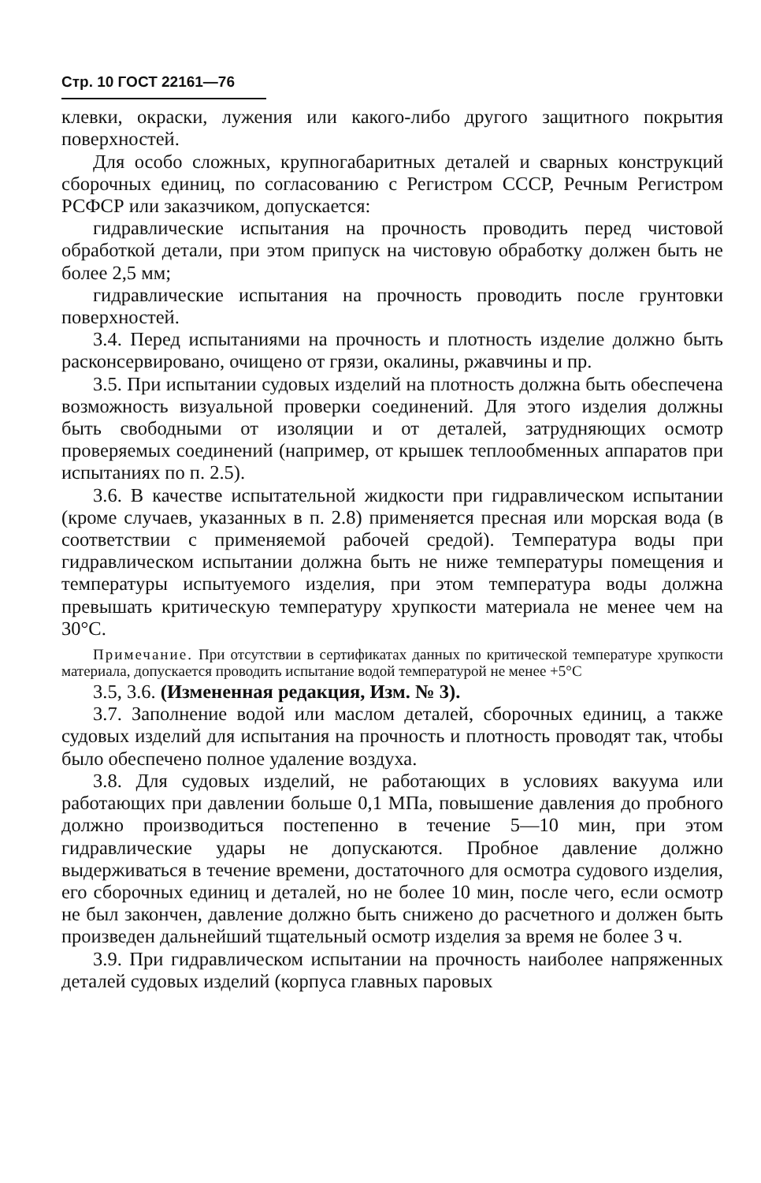Стр. 10 ГОСТ 22161—76
клевки, окраски, лужения или какого-либо другого защитного покрытия поверхностей.
Для особо сложных, крупногабаритных деталей и сварных конструкций сборочных единиц, по согласованию с Регистром СССР, Речным Регистром РСФСР или заказчиком, допускается:
гидравлические испытания на прочность проводить перед чистовой обработкой детали, при этом припуск на чистовую обработку должен быть не более 2,5 мм;
гидравлические испытания на прочность проводить после грунтовки поверхностей.
3.4. Перед испытаниями на прочность и плотность изделие должно быть расконсервировано, очищено от грязи, окалины, ржавчины и пр.
3.5. При испытании судовых изделий на плотность должна быть обеспечена возможность визуальной проверки соединений. Для этого изделия должны быть свободными от изоляции и от деталей, затрудняющих осмотр проверяемых соединений (например, от крышек теплообменных аппаратов при испытаниях по п. 2.5).
3.6. В качестве испытательной жидкости при гидравлическом испытании (кроме случаев, указанных в п. 2.8) применяется пресная или морская вода (в соответствии с применяемой рабочей средой). Температура воды при гидравлическом испытании должна быть не ниже температуры помещения и температуры испытуемого изделия, при этом температура воды должна превышать критическую температуру хрупкости материала не менее чем на 30°С.
Примечание. При отсутствии в сертификатах данных по критической температуре хрупкости материала, допускается проводить испытание водой температурой не менее +5°С
3.5, 3.6. (Измененная редакция, Изм. № 3).
3.7. Заполнение водой или маслом деталей, сборочных единиц, а также судовых изделий для испытания на прочность и плотность проводят так, чтобы было обеспечено полное удаление воздуха.
3.8. Для судовых изделий, не работающих в условиях вакуума или работающих при давлении больше 0,1 МПа, повышение давления до пробного должно производиться постепенно в течение 5—10 мин, при этом гидравлические удары не допускаются. Пробное давление должно выдерживаться в течение времени, достаточного для осмотра судового изделия, его сборочных единиц и деталей, но не более 10 мин, после чего, если осмотр не был закончен, давление должно быть снижено до расчетного и должен быть произведен дальнейший тщательный осмотр изделия за время не более 3 ч.
3.9. При гидравлическом испытании на прочность наиболее напряженных деталей судовых изделий (корпуса главных паровых